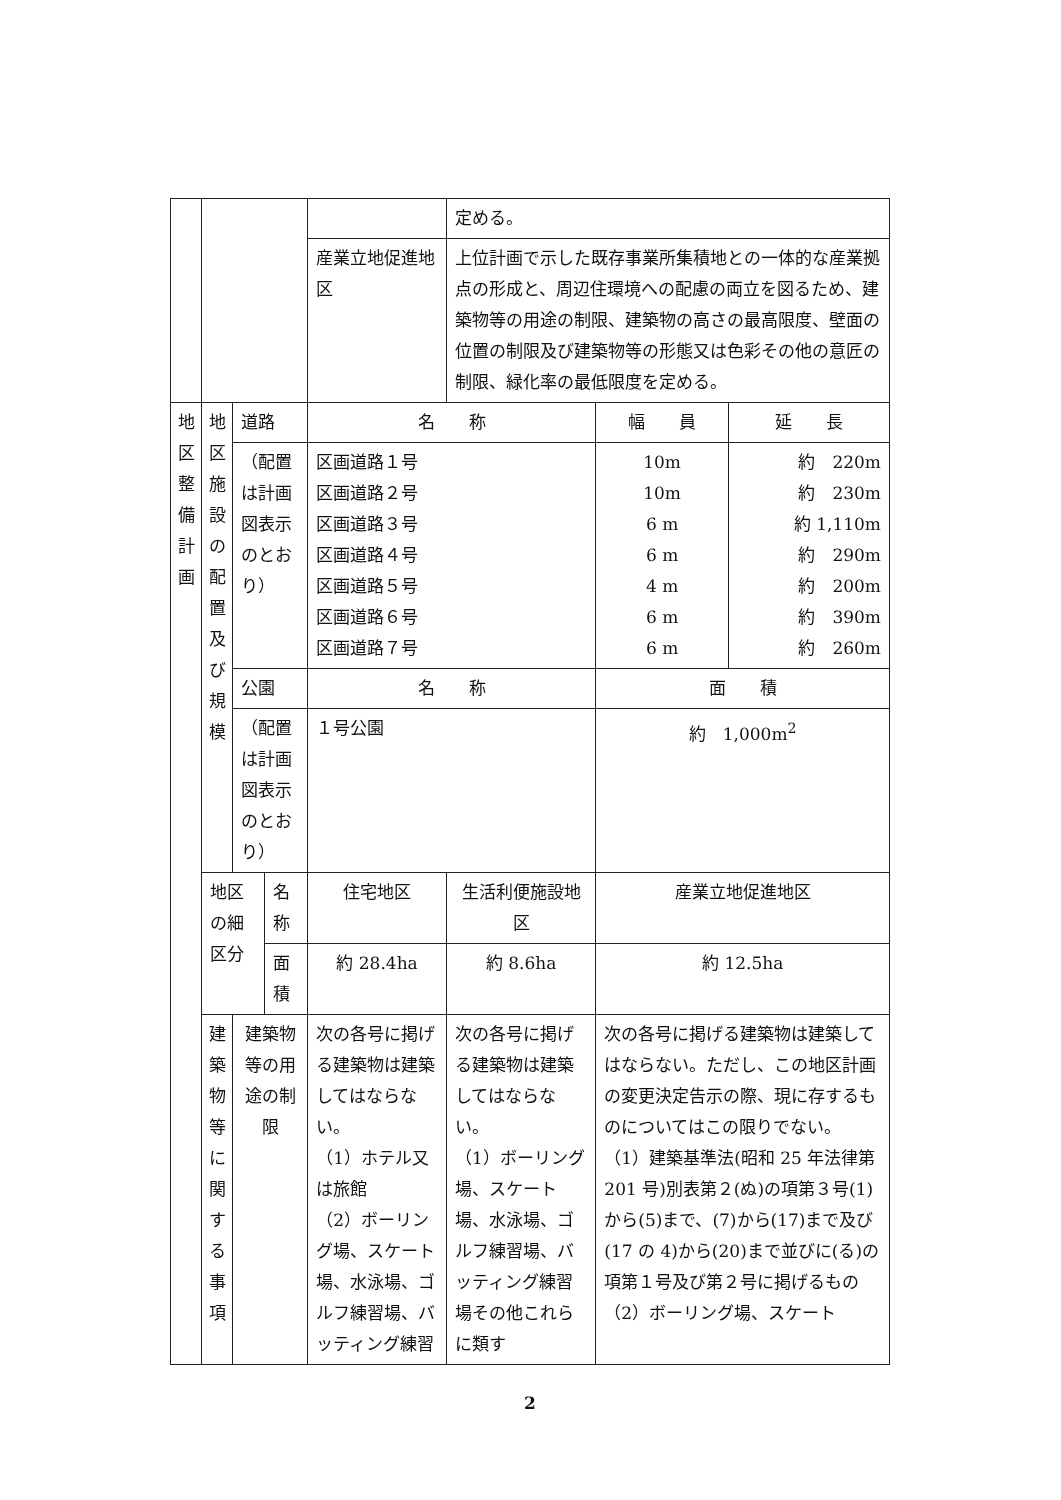| | | | | | 定める。 | | |
| | | | | 産業立地促進地区 | 上位計画で示した既存事業所集積地との一体的な産業拠点の形成と、周辺住環境への配慮の両立を図るため、建築物等の用途の制限、建築物の高さの最高限度、壁面の位置の制限及び建築物等の形態又は色彩その他の意匠の制限、緑化率の最低限度を定める。 | | |
| 地 区 整 備 計 画 | 地 区 施 設 の 配 置 及 び 規 模 | 道路 | | 名 称 | | 幅 員 | 延 長 |
| | | （配置は計画図表示のとおり） | | 区画道路１号 区画道路２号 区画道路３号 区画道路４号 区画道路５号 区画道路６号 区画道路７号 | | 10m 10m 6 m 6 m 4 m 6 m 6 m | 約 220m 約 230m 約 1,110m 約 290m 約 200m 約 390m 約 260m |
| | | 公園 | | 名 称 | | 面 積 | |
| | | （配置は計画図表示のとおり） | | １号公園 | | 約 1,000m<sup>2</sup> | |
| | 地区の細区分 | | 名称 | 住宅地区 | 生活利便施設地区 | 産業立地促進地区 | |
| | | | 面積 | 約 28.4ha | 約 8.6ha | 約 12.5ha | |
| | 建 築 物 等 に 関 す る 事 項 | 建築物等の用途の制限 | | 次の各号に掲げる建築物は建築してはならない。 （1）ホテル又は旅館 （2）ボーリング場、スケート場、水泳場、ゴルフ練習場、バッティング練習 | 次の各号に掲げる建築物は建築してはならない。 （1）ボーリング場、スケート場、水泳場、ゴルフ練習場、バッティング練習場その他これらに類す | 次の各号に掲げる建築物は建築してはならない。ただし、この地区計画の変更決定告示の際、現に存するものについてはこの限りでない。 （1）建築基準法(昭和 25 年法律第 201 号)別表第２(ぬ)の項第３号(1)から(5)まで、(7)から(17)まで及び(17 の 4)から(20)まで並びに(る)の項第１号及び第２号に掲げるもの （2）ボーリング場、スケート | |
2